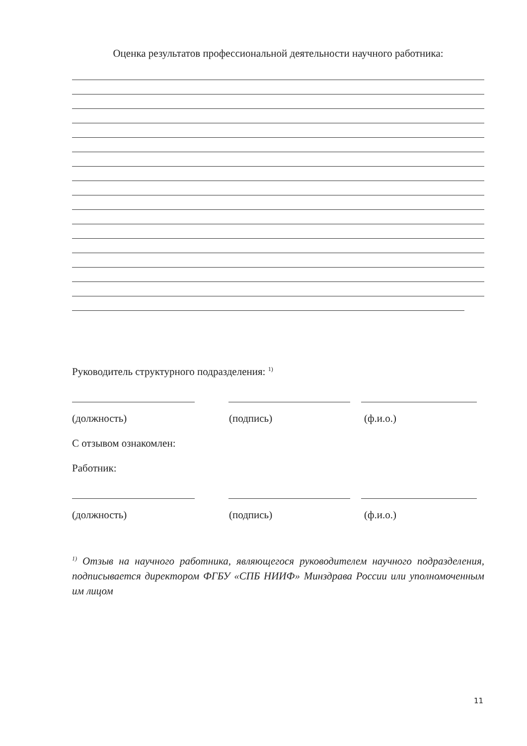Оценка результатов профессиональной деятельности научного работника:
Руководитель структурного подразделения: <sup>1)</sup>
(должность) (подпись) (ф.и.о.)
С отзывом ознакомлен:
Работник:
(должность) (подпись) (ф.и.о.)
<sup>1)</sup> Отзыв на научного работника, являющегося руководителем научного подразделения, подписывается директором ФГБУ «СПБ НИИФ» Минздрава России или уполномоченным им лицом
11